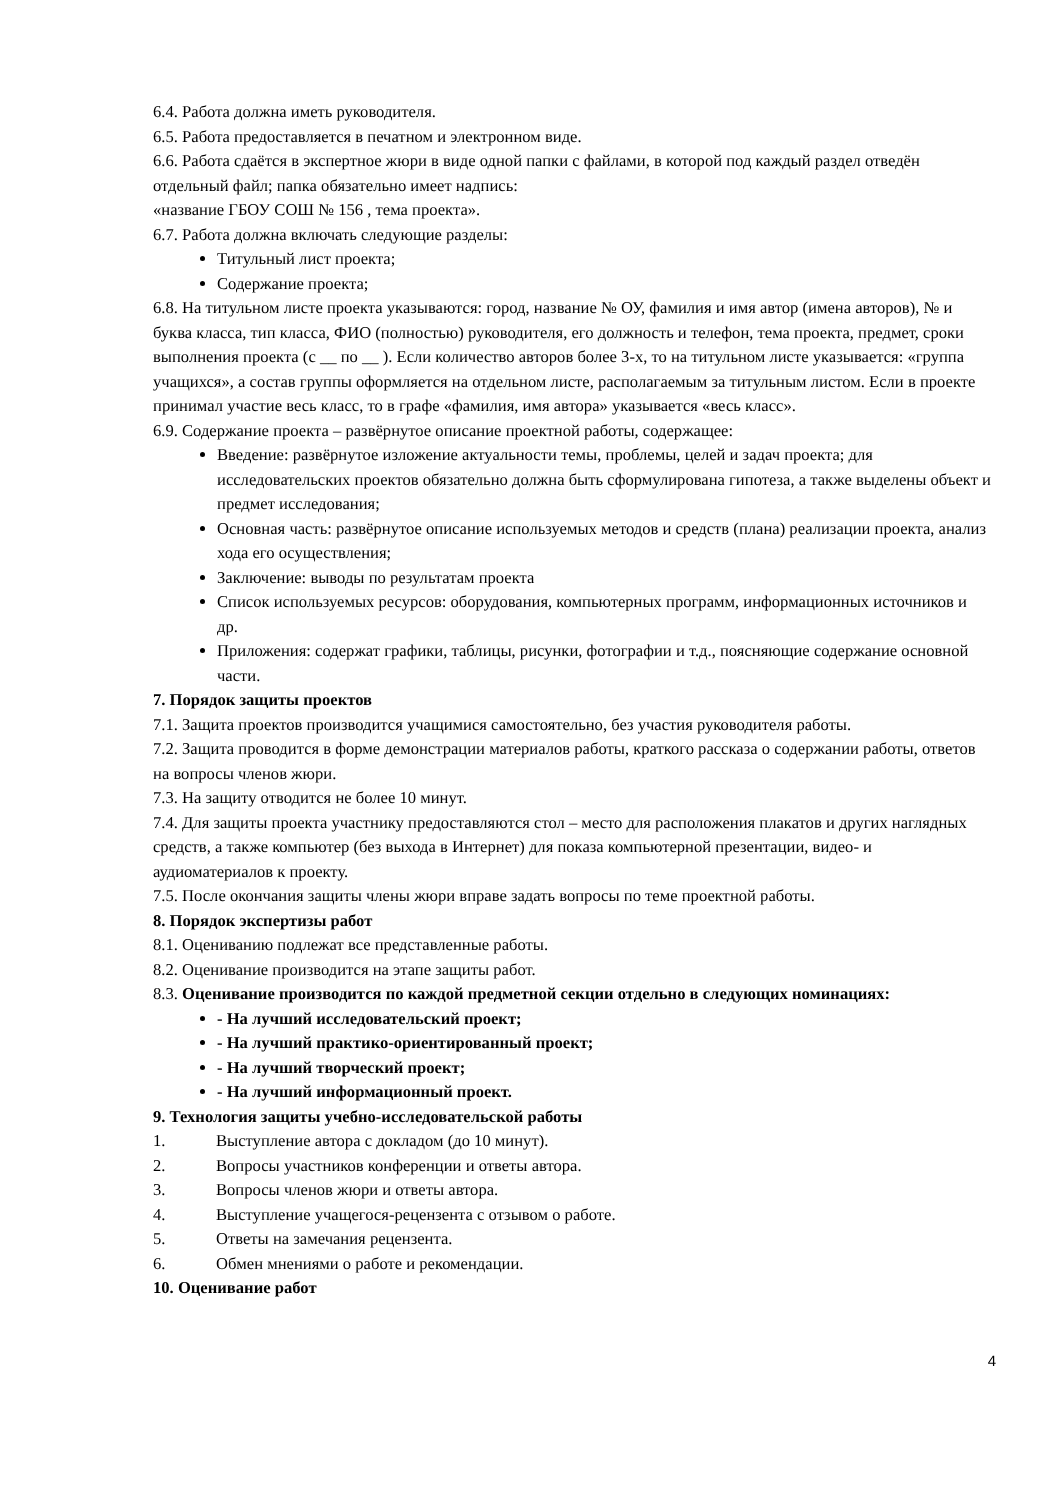6.4. Работа должна иметь руководителя.
6.5. Работа предоставляется в печатном и электронном виде.
6.6. Работа сдаётся в экспертное жюри в виде одной папки с файлами, в которой под каждый раздел отведён отдельный файл; папка обязательно имеет надпись:
«название ГБОУ СОШ № 156 , тема проекта».
6.7. Работа должна включать следующие разделы:
Титульный лист проекта;
Содержание проекта;
6.8. На титульном листе проекта указываются: город, название № ОУ, фамилия и имя автор (имена авторов), № и буква класса, тип класса, ФИО (полностью) руководителя, его должность и телефон, тема проекта, предмет, сроки выполнения проекта (с __ по __ ). Если количество авторов более 3-х, то на титульном листе указывается: «группа учащихся», а состав группы оформляется на отдельном листе, располагаемым за титульным листом. Если в проекте принимал участие весь класс, то в графе «фамилия, имя автора» указывается «весь класс».
6.9. Содержание проекта – развёрнутое описание проектной работы, содержащее:
Введение: развёрнутое изложение актуальности темы, проблемы, целей и задач проекта; для исследовательских проектов обязательно должна быть сформулирована гипотеза, а также выделены объект и предмет исследования;
Основная часть: развёрнутое описание используемых методов и средств (плана) реализации проекта, анализ хода его осуществления;
Заключение: выводы по результатам проекта
Список используемых ресурсов: оборудования, компьютерных программ, информационных источников и др.
Приложения: содержат графики, таблицы, рисунки, фотографии и т.д., поясняющие содержание основной части.
7. Порядок защиты проектов
7.1. Защита проектов производится учащимися самостоятельно, без участия руководителя работы.
7.2. Защита проводится в форме демонстрации материалов работы, краткого рассказа о содержании работы, ответов на вопросы членов жюри.
7.3. На защиту отводится не более 10 минут.
7.4. Для защиты проекта участнику предоставляются стол – место для расположения плакатов и других наглядных средств, а также компьютер (без выхода в Интернет) для показа компьютерной презентации, видео- и аудиоматериалов к проекту.
7.5. После окончания защиты члены жюри вправе задать вопросы по теме проектной работы.
8. Порядок экспертизы работ
8.1. Оцениванию подлежат все представленные работы.
8.2. Оценивание производится на этапе защиты работ.
8.3. Оценивание производится по каждой предметной секции отдельно в следующих номинациях:
- На лучший исследовательский проект;
- На лучший практико-ориентированный проект;
- На лучший творческий проект;
- На лучший информационный проект.
9. Технология защиты учебно-исследовательской работы
1. Выступление автора с докладом (до 10 минут).
2. Вопросы участников конференции и ответы автора.
3. Вопросы членов жюри и ответы автора.
4. Выступление учащегося-рецензента с отзывом о работе.
5. Ответы на замечания рецензента.
6. Обмен мнениями о работе и рекомендации.
10. Оценивание работ
4